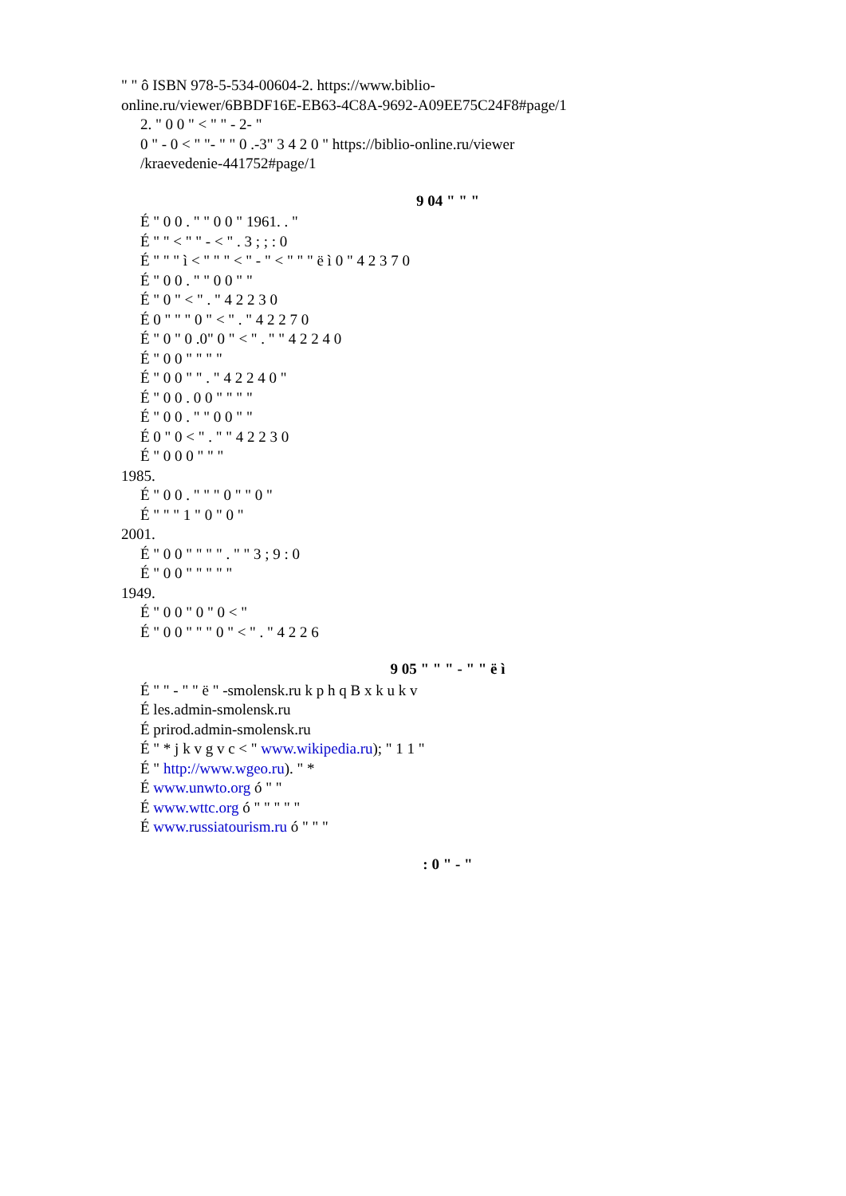" " ô ISBN 978-5-534-00604-2. https://www.biblio-
online.ru/viewer/6BBDF16E-EB63-4C8A-9692-A09EE75C24F8#page/1
2. " 0 0 " < " " - 2- "
0 " - 0 < " "- " " 0 .-3" 3 4 2 0 " https://biblio-online.ru/viewer
/kraevedenie-441752#page/1
9 04 " " "
É " 0 0 . " " 0 0 " 1961. . "
É " " < " " - < " . 3 ; ; : 0
É " " " ì < " " " < " - " < " " " ë ì 0 " 4 2 3 7 0
É " 0 0 . " " 0 0 " "
É " 0 " < " . " 4 2 2 3 0
É 0 " " " 0 " < " . " 4 2 2 7 0
É " 0 " 0 .0" 0 " < " . " " 4 2 2 4 0
É " 0 0 " " " "
É " 0 0 " " . " 4 2 2 4 0 "
É " 0 0 . 0 0 " " " "
É " 0 0 . " " 0 0 " "
É 0 " 0 < " . " " 4 2 2 3 0
É " 0 0 0 " " "
1985.
É " 0 0 . " " " 0 " " 0 "
É " " " 1 " 0 " 0 "
2001.
É " 0 0 " " " " . " " 3 ; 9 : 0
É " 0 0 " " " " "
1949.
É " 0 0 " 0 " 0 < "
É " 0 0 " " " 0 " < " . " 4 2 2 6
9 05 " " " - " " ë ì
É " " - " " ë " -smolensk.ru k p h q B x k u k v
É les.admin-smolensk.ru
É prirod.admin-smolensk.ru
É " * j k v g v c < " www.wikipedia.ru); " 1 1 "
É " http://www.wgeo.ru). " *
É www.unwto.org ó " "
É www.wttc.org ó " " " " "
É www.russiatourism.ru ó " " "
: 0 " - "